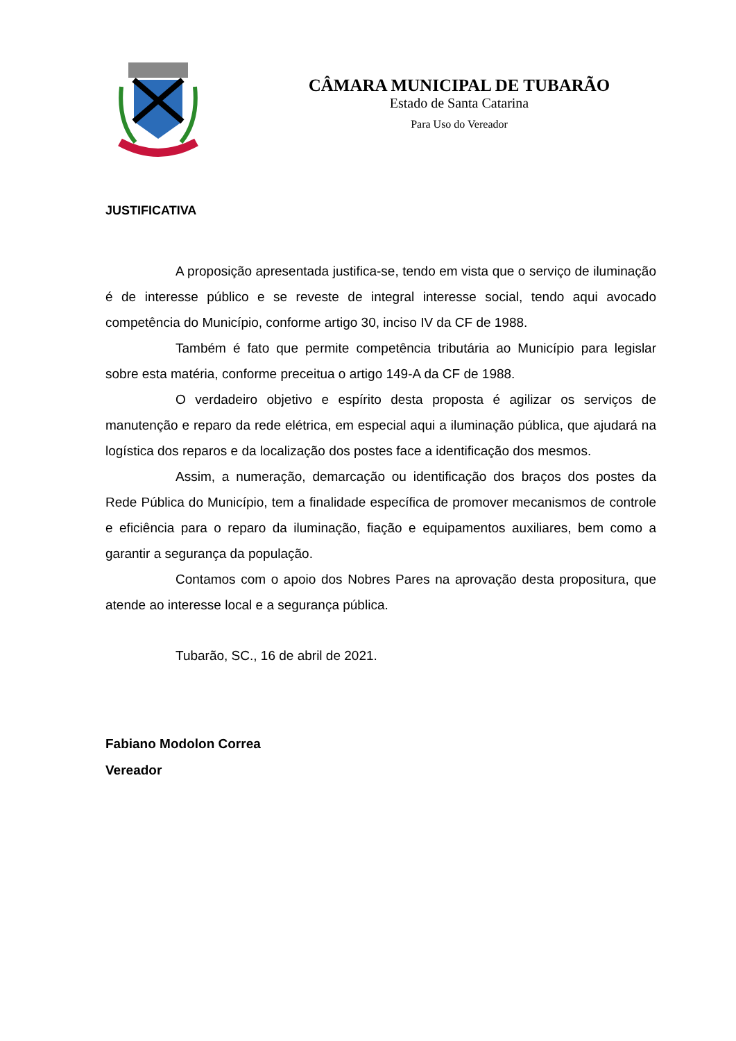CÂMARA MUNICIPAL DE TUBARÃO
Estado de Santa Catarina
Para Uso do Vereador
JUSTIFICATIVA
A proposição apresentada justifica-se, tendo em vista que o serviço de iluminação é de interesse público e se reveste de integral interesse social, tendo aqui avocado competência do Município, conforme artigo 30, inciso IV da CF de 1988.
Também é fato que permite competência tributária ao Município para legislar sobre esta matéria, conforme preceitua o artigo 149-A da CF de 1988.
O verdadeiro objetivo e espírito desta proposta é agilizar os serviços de manutenção e reparo da rede elétrica, em especial aqui a iluminação pública, que ajudará na logística dos reparos e da localização dos postes face a identificação dos mesmos.
Assim, a numeração, demarcação ou identificação dos braços dos postes da Rede Pública do Município, tem a finalidade específica de promover mecanismos de controle e eficiência para o reparo da iluminação, fiação e equipamentos auxiliares, bem como a garantir a segurança da população.
Contamos com o apoio dos Nobres Pares na aprovação desta propositura, que atende ao interesse local e a segurança pública.
Tubarão, SC., 16 de abril de 2021.
Fabiano Modolon Correa
Vereador